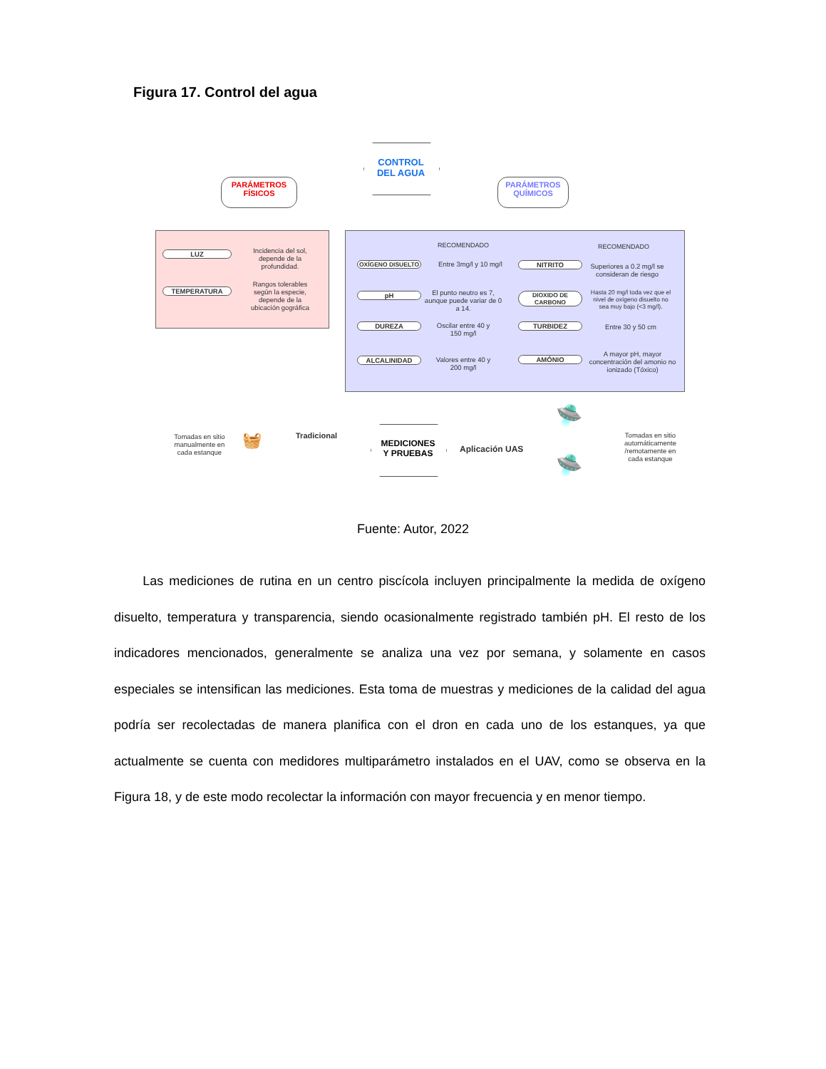Figura 17. Control del agua
CONTROL
DEL AGUA
PARÁMETROS
FÍSICOS
PARÁMETROS
QUÍMICOS
LUZ
Incidencia del sol, depende de la profundidad.
TEMPERATURA
Rangos tolerables según la especie, depende de la ubicación gográfica
RECOMENDADO RECOMENDADO
OXÍGENO DISUELTO
Entre 3mg/l y 10 mg/l
pH
El punto neutro es 7, aunque puede variar de 0 a 14.
DUREZA
Oscilar entre 40 y 150 mg/l
ALCALINIDAD
Valores entre 40 y 200 mg/l
NITRITO
Superiores a 0.2 mg/l se consideran de riesgo
DIOXIDO DE CARBONO
Hasta 20 mg/l toda vez que el nivel de oxígeno disuelto no sea muy bajo (<3 mg/l).
TURBIDEZ Entre 30 y 50 cm
AMÓNIO
A mayor pH, mayor concentración del amonio no ionizado (Tóxico)
Tomadas en sitio manualmente en cada estanque
🧺 Tradicional
MEDICIONES
Y PRUEBAS
Aplicación UAS
🛸
🛸
Tomadas en sitio automáticamente /remotamente en cada estanque
Fuente: Autor, 2022
Las mediciones de rutina en un centro piscícola incluyen principalmente la medida de oxígeno disuelto, temperatura y transparencia, siendo ocasionalmente registrado también pH. El resto de los indicadores mencionados, generalmente se analiza una vez por semana, y solamente en casos especiales se intensifican las mediciones. Esta toma de muestras y mediciones de la calidad del agua podría ser recolectadas de manera planifica con el dron en cada uno de los estanques, ya que actualmente se cuenta con medidores multiparámetro instalados en el UAV, como se observa en la Figura 18, y de este modo recolectar la información con mayor frecuencia y en menor tiempo.